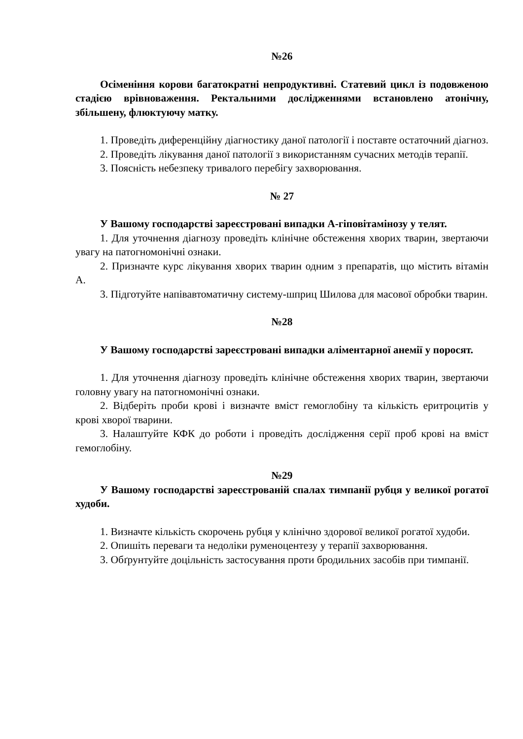№26
Осіменіння корови багатократні непродуктивні. Статевий цикл із подовженою стадією врівноваження. Ректальними дослідженнями встановлено атонічну, збільшену, флюктуючу матку.
1. Проведіть диференційну діагностику даної патології і поставте остаточний діагноз.
2. Проведіть лікування даної патології з використанням сучасних методів терапії.
3. Поясність небезпеку тривалого перебігу захворювання.
№ 27
У Вашому господарстві зареєстровані випадки А-гіповітамінозу у телят.
1. Для уточнення діагнозу проведіть клінічне обстеження хворих тварин, звертаючи увагу на патогномонічні ознаки.
2. Призначте курс лікування хворих тварин одним з препаратів, що містить вітамін А.
3. Підготуйте напівавтоматичну систему-шприц Шилова для масової обробки тварин.
№28
У Вашому господарстві зареєстровані випадки аліментарної анемії у поросят.
1. Для уточнення діагнозу проведіть клінічне обстеження хворих тварин, звертаючи головну увагу на патогномонічні ознаки.
2. Відберіть проби крові і визначте вміст гемоглобіну та кількість еритроцитів у крові хворої тварини.
3. Налаштуйте КФК до роботи і проведіть дослідження серії проб крові на вміст гемоглобіну.
№29
У Вашому господарстві зареєстрованій спалах тимпанії рубця у великої рогатої худоби.
1. Визначте кількість скорочень рубця у клінічно здорової великої рогатої худоби.
2. Опишіть переваги та недоліки руменоцентезу у терапії захворювання.
3. Обґрунтуйте доцільність застосування проти бродильних засобів при тимпанії.